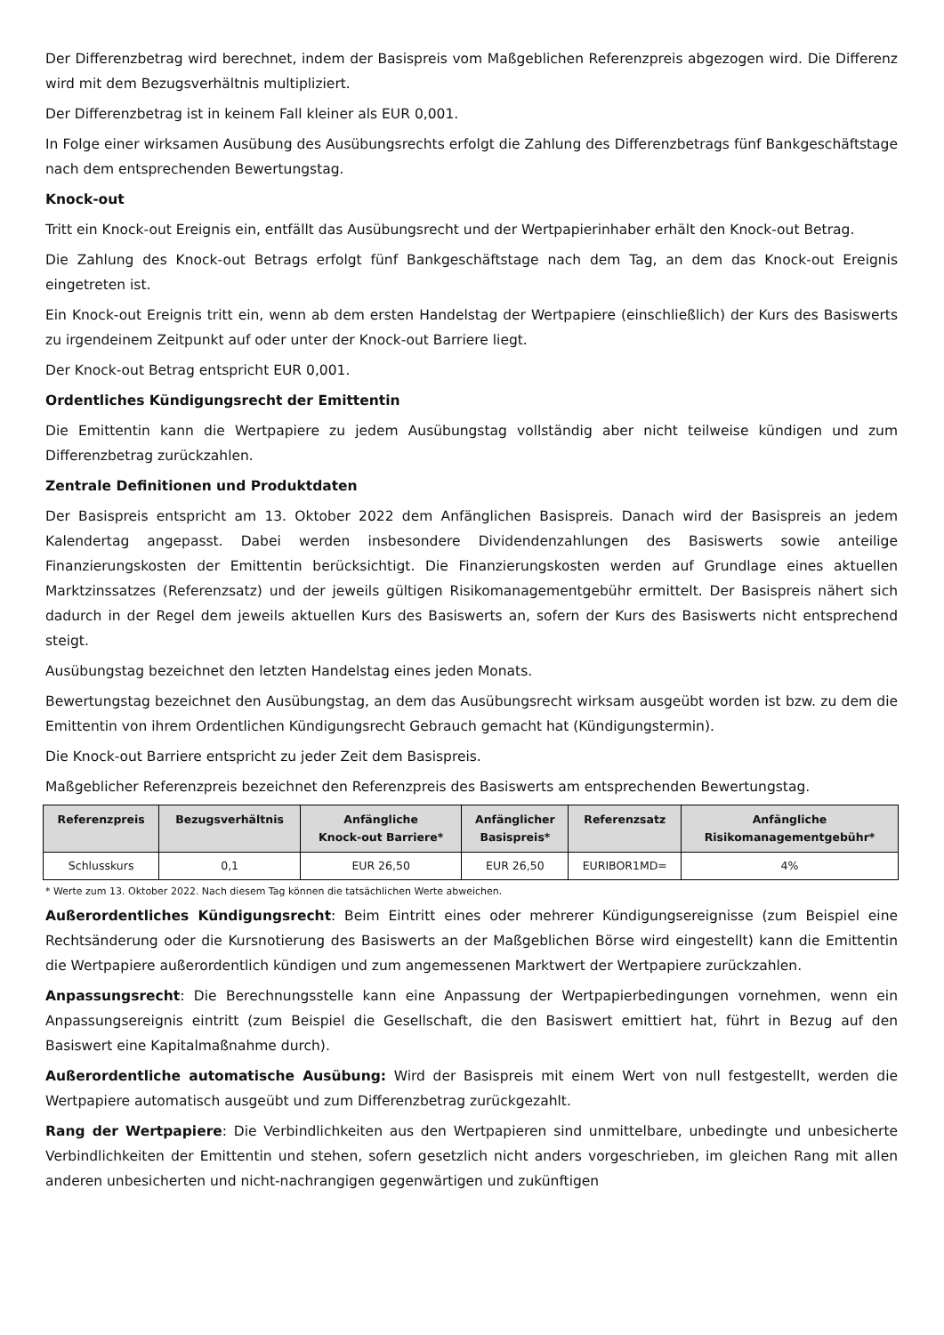Der Differenzbetrag wird berechnet, indem der Basispreis vom Maßgeblichen Referenzpreis abgezogen wird. Die Differenz wird mit dem Bezugsverhältnis multipliziert.
Der Differenzbetrag ist in keinem Fall kleiner als EUR 0,001.
In Folge einer wirksamen Ausübung des Ausübungsrechts erfolgt die Zahlung des Differenzbetrags fünf Bankgeschäftstage nach dem entsprechenden Bewertungstag.
Knock-out
Tritt ein Knock-out Ereignis ein, entfällt das Ausübungsrecht und der Wertpapierinhaber erhält den Knock-out Betrag.
Die Zahlung des Knock-out Betrags erfolgt fünf Bankgeschäftstage nach dem Tag, an dem das Knock-out Ereignis eingetreten ist.
Ein Knock-out Ereignis tritt ein, wenn ab dem ersten Handelstag der Wertpapiere (einschließlich) der Kurs des Basiswerts zu irgendeinem Zeitpunkt auf oder unter der Knock-out Barriere liegt.
Der Knock-out Betrag entspricht EUR 0,001.
Ordentliches Kündigungsrecht der Emittentin
Die Emittentin kann die Wertpapiere zu jedem Ausübungstag vollständig aber nicht teilweise kündigen und zum Differenzbetrag zurückzahlen.
Zentrale Definitionen und Produktdaten
Der Basispreis entspricht am 13. Oktober 2022 dem Anfänglichen Basispreis. Danach wird der Basispreis an jedem Kalendertag angepasst. Dabei werden insbesondere Dividendenzahlungen des Basiswerts sowie anteilige Finanzierungskosten der Emittentin berücksichtigt. Die Finanzierungskosten werden auf Grundlage eines aktuellen Marktzinssatzes (Referenzsatz) und der jeweils gültigen Risikomanagementgebühr ermittelt. Der Basispreis nähert sich dadurch in der Regel dem jeweils aktuellen Kurs des Basiswerts an, sofern der Kurs des Basiswerts nicht entsprechend steigt.
Ausübungstag bezeichnet den letzten Handelstag eines jeden Monats.
Bewertungstag bezeichnet den Ausübungstag, an dem das Ausübungsrecht wirksam ausgeübt worden ist bzw. zu dem die Emittentin von ihrem Ordentlichen Kündigungsrecht Gebrauch gemacht hat (Kündigungstermin).
Die Knock-out Barriere entspricht zu jeder Zeit dem Basispreis.
Maßgeblicher Referenzpreis bezeichnet den Referenzpreis des Basiswerts am entsprechenden Bewertungstag.
| Referenzpreis | Bezugsverhältnis | Anfängliche Knock-out Barriere* | Anfänglicher Basispreis* | Referenzsatz | Anfängliche Risikomanagementgebühr* |
| --- | --- | --- | --- | --- | --- |
| Schlusskurs | 0,1 | EUR 26,50 | EUR 26,50 | EURIBOR1MD= | 4% |
* Werte zum 13. Oktober 2022. Nach diesem Tag können die tatsächlichen Werte abweichen.
Außerordentliches Kündigungsrecht: Beim Eintritt eines oder mehrerer Kündigungsereignisse (zum Beispiel eine Rechtsänderung oder die Kursnotierung des Basiswerts an der Maßgeblichen Börse wird eingestellt) kann die Emittentin die Wertpapiere außerordentlich kündigen und zum angemessenen Marktwert der Wertpapiere zurückzahlen.
Anpassungsrecht: Die Berechnungsstelle kann eine Anpassung der Wertpapierbedingungen vornehmen, wenn ein Anpassungsereignis eintritt (zum Beispiel die Gesellschaft, die den Basiswert emittiert hat, führt in Bezug auf den Basiswert eine Kapitalmaßnahme durch).
Außerordentliche automatische Ausübung: Wird der Basispreis mit einem Wert von null festgestellt, werden die Wertpapiere automatisch ausgeübt und zum Differenzbetrag zurückgezahlt.
Rang der Wertpapiere: Die Verbindlichkeiten aus den Wertpapieren sind unmittelbare, unbedingte und unbesicherte Verbindlichkeiten der Emittentin und stehen, sofern gesetzlich nicht anders vorgeschrieben, im gleichen Rang mit allen anderen unbesicherten und nicht-nachrangigen gegenwärtigen und zukünftigen